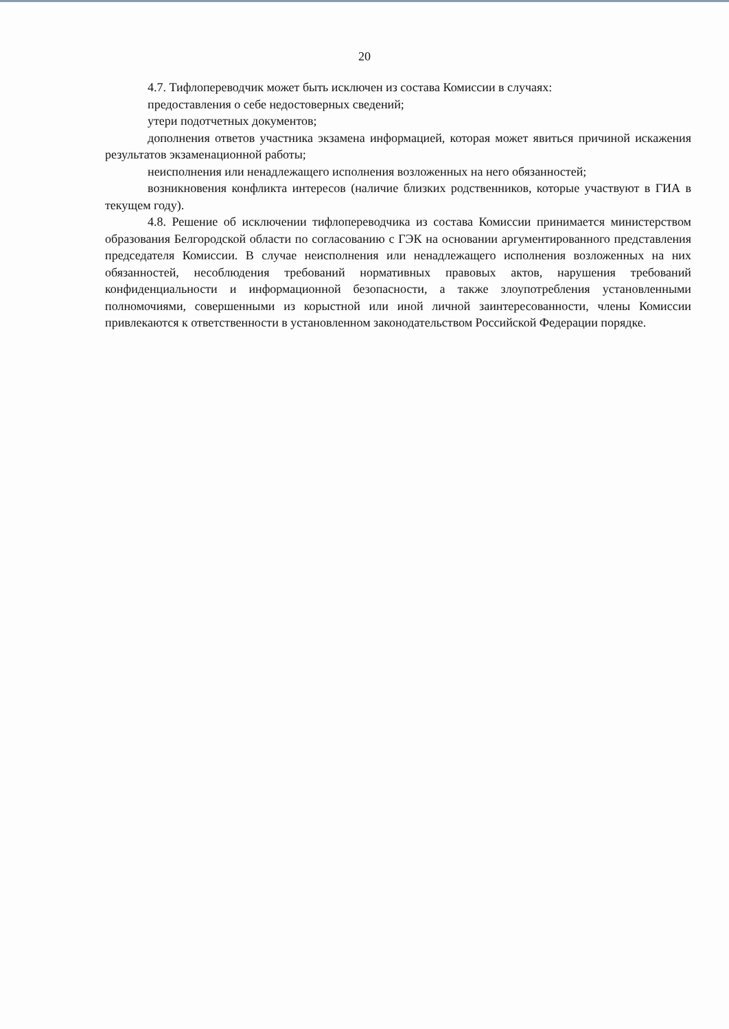20
4.7. Тифлопереводчик может быть исключен из состава Комиссии в случаях:
предоставления о себе недостоверных сведений;
утери подотчетных документов;
дополнения ответов участника экзамена информацией, которая может явиться причиной искажения результатов экзаменационной работы;
неисполнения или ненадлежащего исполнения возложенных на него обязанностей;
возникновения конфликта интересов (наличие близких родственников, которые участвуют в ГИА в текущем году).
4.8. Решение об исключении тифлопереводчика из состава Комиссии принимается министерством образования Белгородской области по согласованию с ГЭК на основании аргументированного представления председателя Комиссии. В случае неисполнения или ненадлежащего исполнения возложенных на них обязанностей, несоблюдения требований нормативных правовых актов, нарушения требований конфиденциальности и информационной безопасности, а также злоупотребления установленными полномочиями, совершенными из корыстной или иной личной заинтересованности, члены Комиссии привлекаются к ответственности в установленном законодательством Российской Федерации порядке.